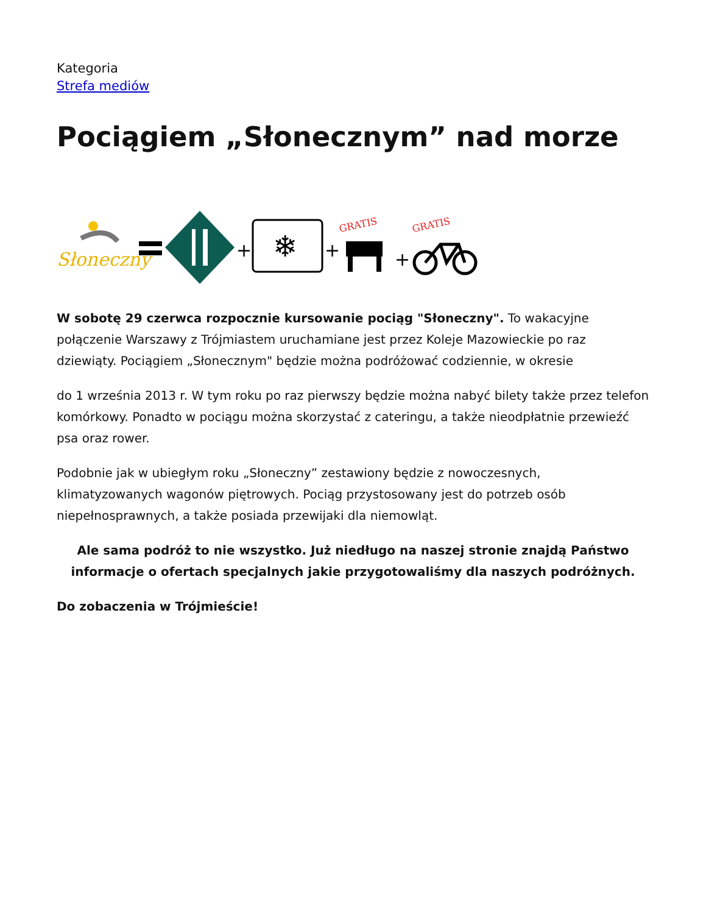Kategoria
Strefa mediów
Pociągiem „Słonecznym” nad morze
Słoneczny
+
❄
+
GRATIS
+
GRATIS
W sobotę 29 czerwca rozpocznie kursowanie pociąg "Słoneczny". To wakacyjne połączenie Warszawy z Trójmiastem uruchamiane jest przez Koleje Mazowieckie po raz dziewiąty. Pociągiem „Słonecznym" będzie można podróżować codziennie, w okresie
do 1 września 2013 r. W tym roku po raz pierwszy będzie można nabyć bilety także przez telefon komórkowy. Ponadto w pociągu można skorzystać z cateringu, a także nieodpłatnie przewieźć psa oraz rower.
Podobnie jak w ubiegłym roku „Słoneczny” zestawiony będzie z nowoczesnych, klimatyzowanych wagonów piętrowych. Pociąg przystosowany jest do potrzeb osób niepełnosprawnych, a także posiada przewijaki dla niemowląt.
Ale sama podróż to nie wszystko. Już niedługo na naszej stronie znajdą Państwo informacje o ofertach specjalnych jakie przygotowaliśmy dla naszych podróżnych.
Do zobaczenia w Trójmieście!